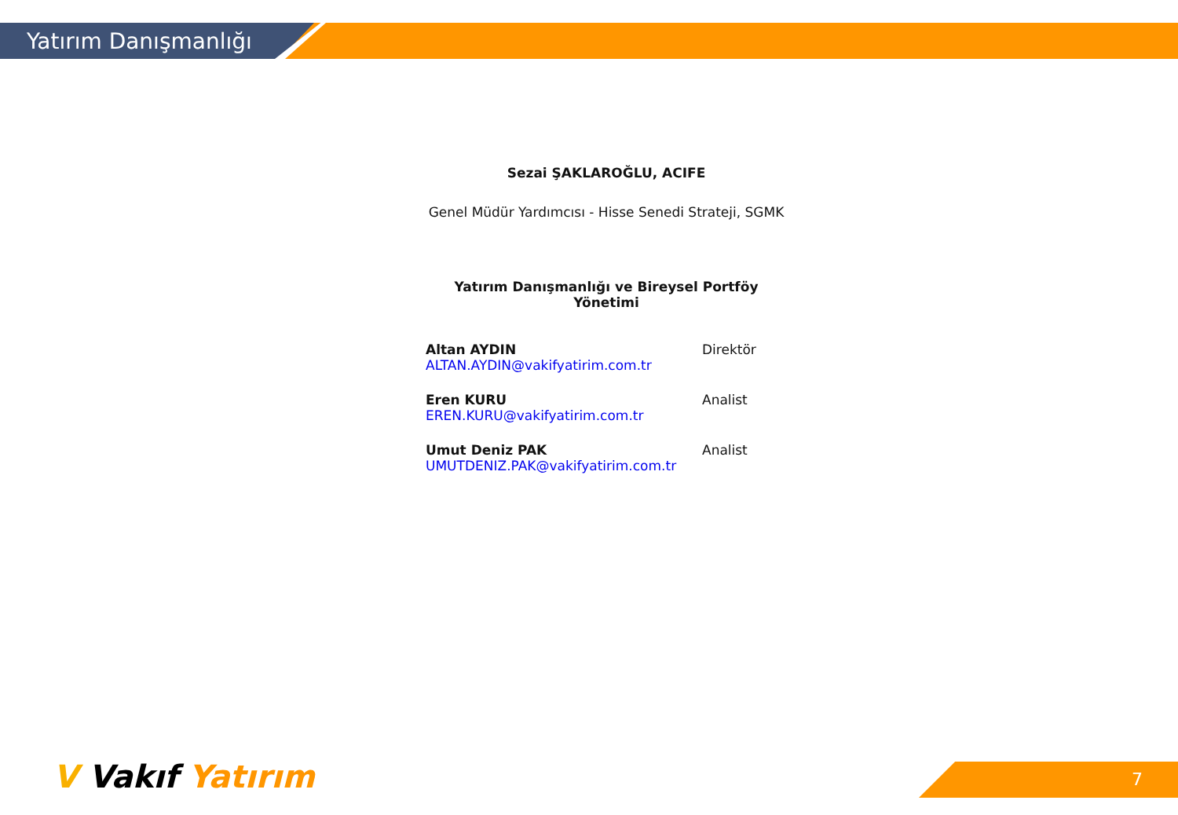Yatırım Danışmanlığı
Sezai ŞAKLAROĞLU, ACIFE
Genel Müdür Yardımcısı - Hisse Senedi Strateji, SGMK
Yatırım Danışmanlığı ve Bireysel Portföy Yönetimi
Altan AYDIN
ALTAN.AYDIN@vakifyatirim.com.tr
Direktör
Eren KURU
EREN.KURU@vakifyatirim.com.tr
Analist
Umut Deniz PAK
UMUTDENIZ.PAK@vakifyatirim.com.tr
Analist
V Vakıf Yatırım 7